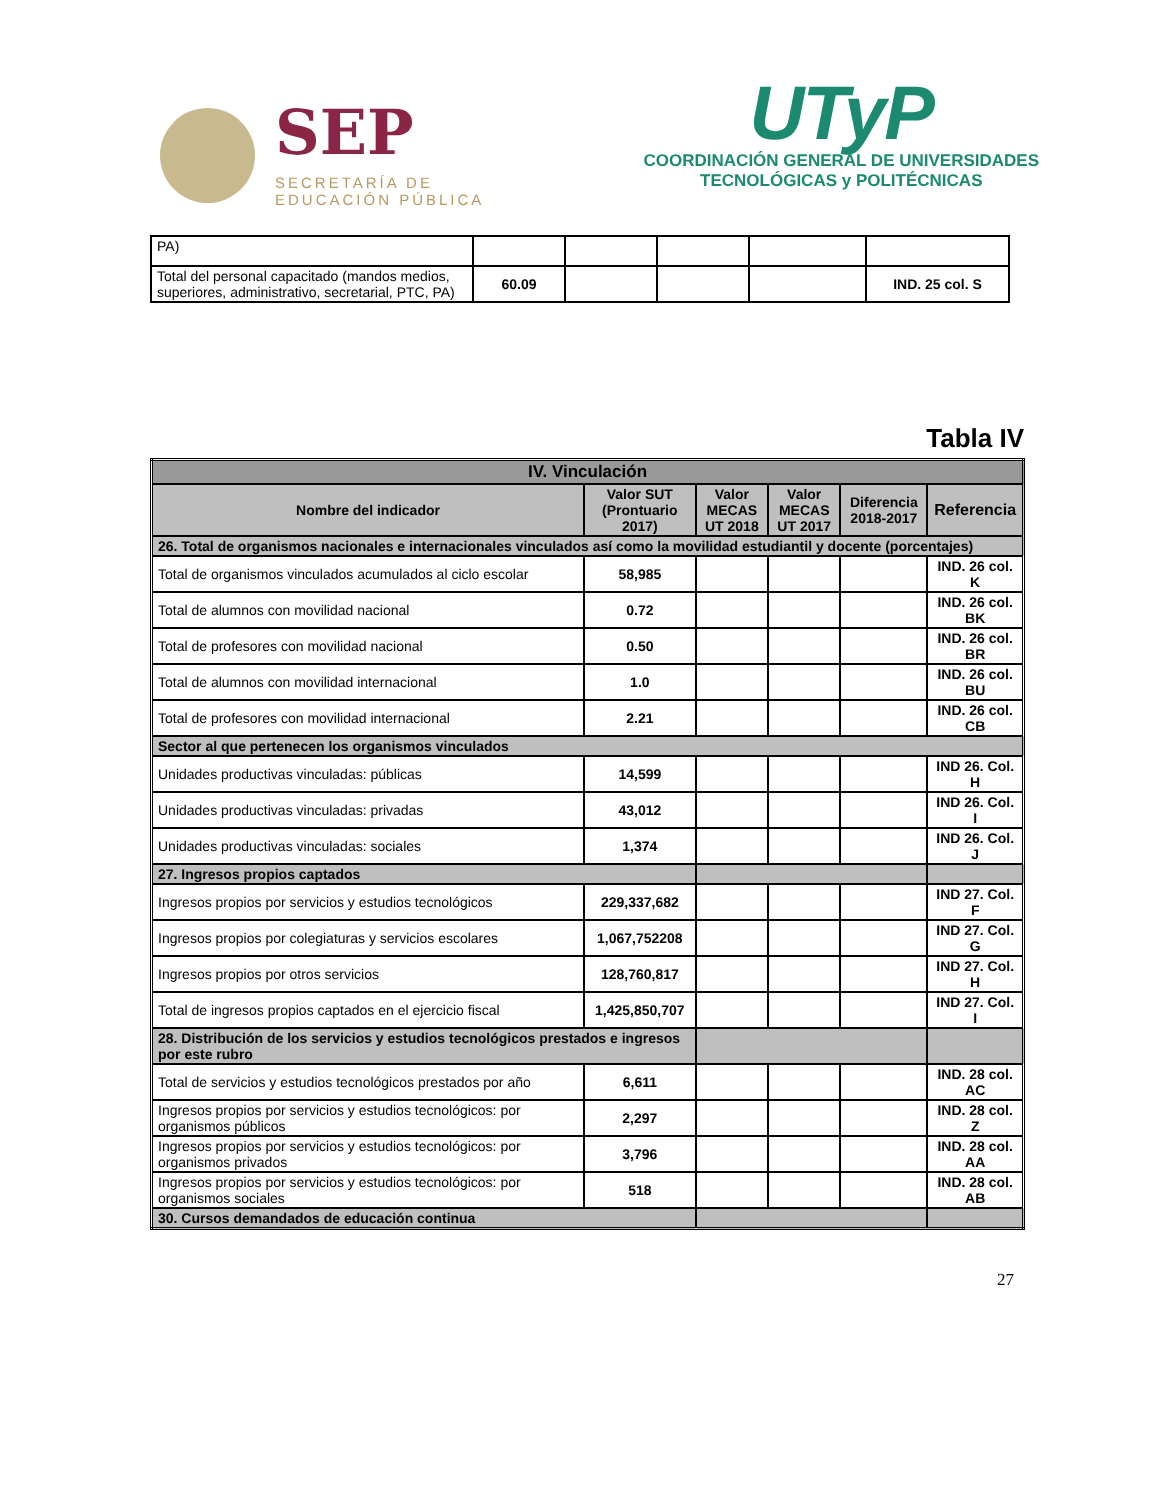SEP
SECRETARÍA DE
EDUCACIÓN PÚBLICA
UTyP
COORDINACIÓN GENERAL DE UNIVERSIDADES
TECNOLÓGICAS y POLITÉCNICAS
| PA) | | | | | |
| Total del personal capacitado (mandos medios, superiores, administrativo, secretarial, PTC, PA) | 60.09 | | | | IND. 25 col. S |
Tabla IV
| IV. Vinculación | | | | | |
| Nombre del indicador | Valor SUT (Prontuario 2017) | Valor MECAS UT 2018 | Valor MECAS UT 2017 | Diferencia 2018-2017 | Referencia |
| 26. Total de organismos nacionales e internacionales vinculados así como la movilidad estudiantil y docente (porcentajes) | | | | | |
| Total de organismos vinculados acumulados al ciclo escolar | 58,985 | | | | IND. 26 col. K |
| Total de alumnos con movilidad nacional | 0.72 | | | | IND. 26 col. BK |
| Total de profesores con movilidad nacional | 0.50 | | | | IND. 26 col. BR |
| Total de alumnos con movilidad internacional | 1.0 | | | | IND. 26 col. BU |
| Total de profesores con movilidad internacional | 2.21 | | | | IND. 26 col. CB |
| Sector al que pertenecen los organismos vinculados | | | | | |
| Unidades productivas vinculadas: públicas | 14,599 | | | | IND 26. Col. H |
| Unidades productivas vinculadas: privadas | 43,012 | | | | IND 26. Col. I |
| Unidades productivas vinculadas: sociales | 1,374 | | | | IND 26. Col. J |
| 27. Ingresos propios captados | | | | | |
| Ingresos propios por servicios y estudios tecnológicos | 229,337,682 | | | | IND 27. Col. F |
| Ingresos propios por colegiaturas y servicios escolares | 1,067,752208 | | | | IND 27. Col. G |
| Ingresos propios por otros servicios | 128,760,817 | | | | IND 27. Col. H |
| Total de ingresos propios captados en el ejercicio fiscal | 1,425,850,707 | | | | IND 27. Col. I |
| 28. Distribución de los servicios y estudios tecnológicos prestados e ingresos por este rubro | | | | | |
| Total de servicios y estudios tecnológicos prestados por año | 6,611 | | | | IND. 28 col. AC |
| Ingresos propios por servicios y estudios tecnológicos: por organismos públicos | 2,297 | | | | IND. 28 col. Z |
| Ingresos propios por servicios y estudios tecnológicos: por organismos privados | 3,796 | | | | IND. 28 col. AA |
| Ingresos propios por servicios y estudios tecnológicos: por organismos sociales | 518 | | | | IND. 28 col. AB |
| 30. Cursos demandados de educación continua | | | | | |
27